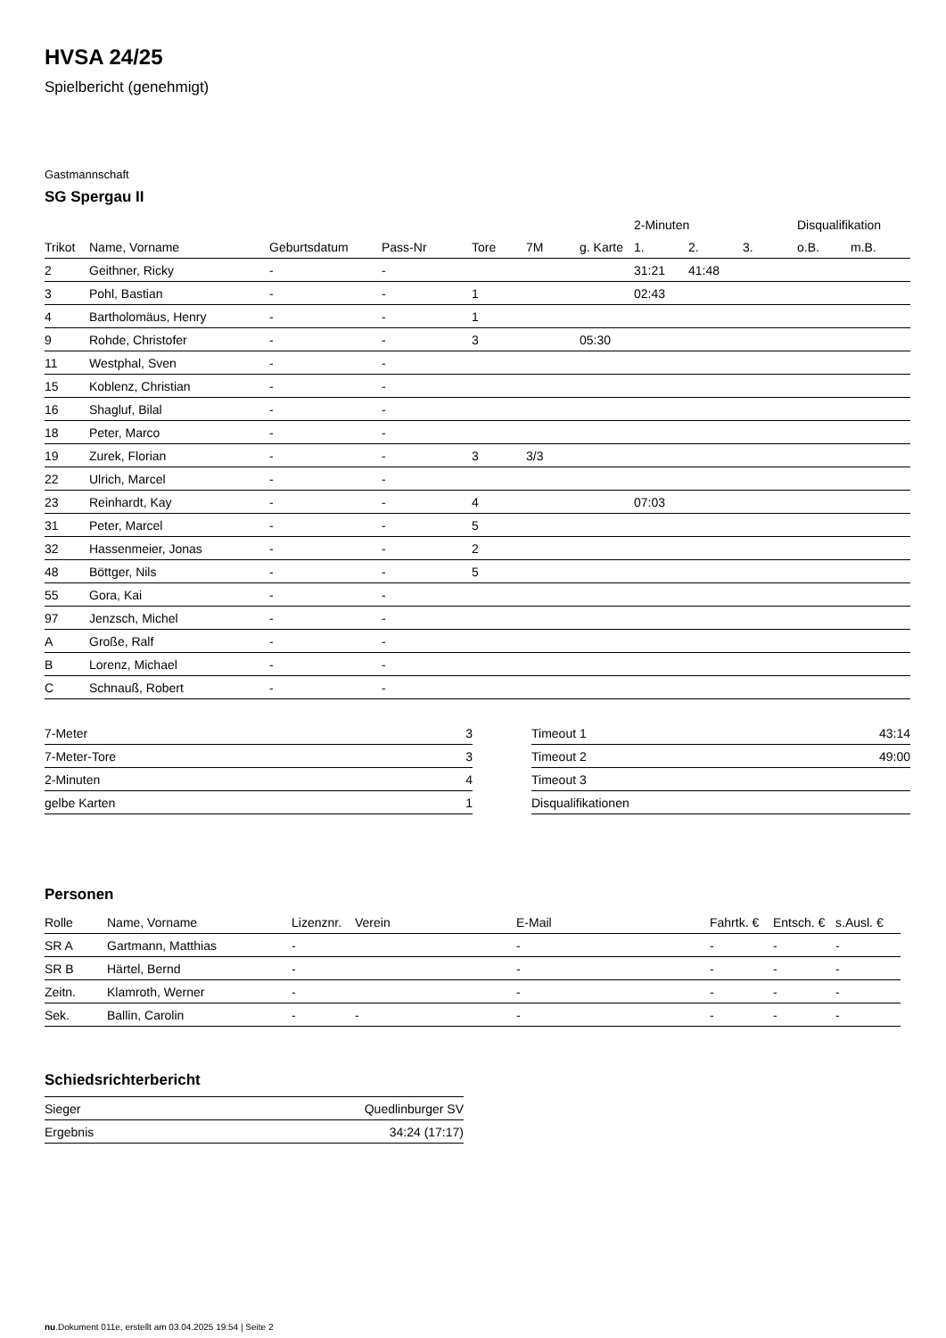HVSA 24/25
Spielbericht (genehmigt)
Gastmannschaft
SG Spergau II
| | | | | | | | 2-Minuten | | | Disqualifikation | |
| --- | --- | --- | --- | --- | --- | --- | --- | --- | --- | --- | --- |
| Trikot | Name, Vorname | Geburtsdatum | Pass-Nr | Tore | 7M | g. Karte | 1. | 2. | 3. | o.B. | m.B. |
| 2 | Geithner, Ricky | - | - | | | | 31:21 | 41:48 | | | |
| 3 | Pohl, Bastian | - | - | 1 | | | 02:43 | | | | |
| 4 | Bartholomäus, Henry | - | - | 1 | | | | | | | |
| 9 | Rohde, Christofer | - | - | 3 | | 05:30 | | | | | |
| 11 | Westphal, Sven | - | - | | | | | | | | |
| 15 | Koblenz, Christian | - | - | | | | | | | | |
| 16 | Shagluf, Bilal | - | - | | | | | | | | |
| 18 | Peter, Marco | - | - | | | | | | | | |
| 19 | Zurek, Florian | - | - | 3 | 3/3 | | | | | | |
| 22 | Ulrich, Marcel | - | - | | | | | | | | |
| 23 | Reinhardt, Kay | - | - | 4 | | | 07:03 | | | | |
| 31 | Peter, Marcel | - | - | 5 | | | | | | | |
| 32 | Hassenmeier, Jonas | - | - | 2 | | | | | | | |
| 48 | Böttger, Nils | - | - | 5 | | | | | | | |
| 55 | Gora, Kai | - | - | | | | | | | | |
| 97 | Jenzsch, Michel | - | - | | | | | | | | |
| A | Große, Ralf | - | - | | | | | | | | |
| B | Lorenz, Michael | - | - | | | | | | | | |
| C | Schnauß, Robert | - | - | | | | | | | | |
| 7-Meter | 3 |
| 7-Meter-Tore | 3 |
| 2-Minuten | 4 |
| gelbe Karten | 1 |
| Timeout 1 | 43:14 |
| Timeout 2 | 49:00 |
| Timeout 3 | |
| Disqualifikationen | |
Personen
| Rolle | Name, Vorname | Lizenznr. | Verein | E-Mail | Fahrtk. € | Entsch. € | s.Ausl. € |
| --- | --- | --- | --- | --- | --- | --- | --- |
| SR A | Gartmann, Matthias | - | | - | - | - | - |
| SR B | Härtel, Bernd | - | | - | - | - | - |
| Zeitn. | Klamroth, Werner | - | | - | - | - | - |
| Sek. | Ballin, Carolin | - | - | - | - | - | - |
Schiedsrichterbericht
| Sieger | Quedlinburger SV |
| Ergebnis | 34:24 (17:17) |
nu.Dokument 011e, erstellt am 03.04.2025 19:54 | Seite 2